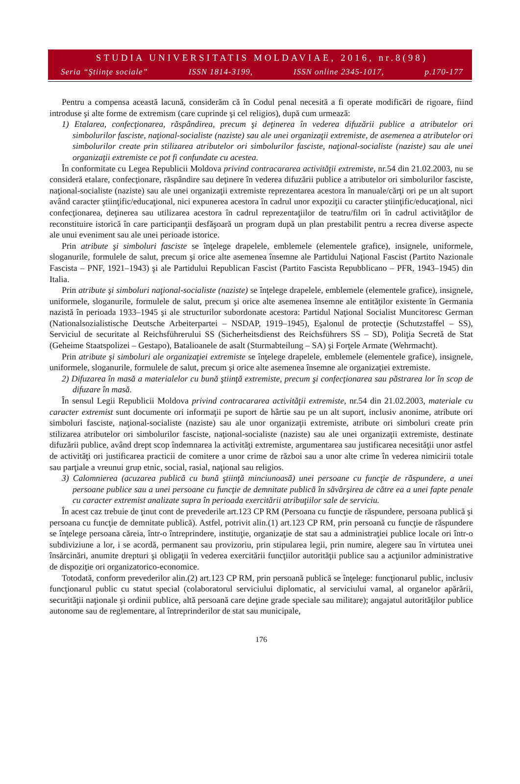STUDIA UNIVERSITATIS MOLDAVIAE, 2016, nr.8(98)
Seria “Ştiinţe sociale” ISSN 1814-3199, ISSN online 2345-1017, p.170-177
Pentru a compensa această lacună, considerăm că în Codul penal necesită a fi operate modificări de rigoare, fiind introduse şi alte forme de extremism (care cuprinde şi cel religios), după cum urmează:
1) Etalarea, confecţionarea, răspândirea, precum şi deţinerea în vederea difuzării publice a atributelor ori simbolurilor fasciste, naţional-socialiste (naziste) sau ale unei organizaţii extremiste, de asemenea a atributelor ori simbolurilor create prin stilizarea atributelor ori simbolurilor fasciste, naţional-socialiste (naziste) sau ale unei organizaţii extremiste ce pot fi confundate cu acestea.
În conformitate cu Legea Republicii Moldova privind contracararea activităţii extremiste, nr.54 din 21.02.2003, nu se consideră etalare, confecţionare, răspândire sau deţinere în vederea difuzării publice a atributelor ori simbolurilor fasciste, naţional-socialiste (naziste) sau ale unei organizaţii extremiste reprezentarea acestora în manuale/cărţi ori pe un alt suport având caracter ştiinţific/educaţional, nici expunerea acestora în cadrul unor expoziţii cu caracter ştiinţific/educaţional, nici confecţionarea, deţinerea sau utilizarea acestora în cadrul reprezentaţiilor de teatru/film ori în cadrul activităţilor de reconstituire istorică în care participanţii desfăşoară un program după un plan prestabilit pentru a recrea diverse aspecte ale unui eveniment sau ale unei perioade istorice.
Prin atribute şi simboluri fasciste se înţelege drapelele, emblemele (elementele grafice), insignele, uniformele, sloganurile, formulele de salut, precum şi orice alte asemenea însemne ale Partidului Naţional Fascist (Partito Nazionale Fascista – PNF, 1921–1943) şi ale Partidului Republican Fascist (Partito Fascista Repubblicano – PFR, 1943–1945) din Italia.
Prin atribute şi simboluri naţional-socialiste (naziste) se înţelege drapelele, emblemele (elementele grafice), insignele, uniformele, sloganurile, formulele de salut, precum şi orice alte asemenea însemne ale entităţilor existente în Germania nazistă în perioada 1933–1945 şi ale structurilor subordonate acestora: Partidul Naţional Socialist Muncitoresc German (Nationalsozialistische Deutsche Arbeiterpartei – NSDAP, 1919–1945), Eşalonul de protecţie (Schutzstaffel – SS), Serviciul de securitate al Reichsführerului SS (Sicherheitsdienst des Reichsführers SS – SD), Poliţia Secretă de Stat (Geheime Staatspolizei – Gestapo), Batalioanele de asalt (Sturmabteilung – SA) şi Forţele Armate (Wehrmacht).
Prin atribute şi simboluri ale organizaţiei extremiste se înţelege drapelele, emblemele (elementele grafice), insignele, uniformele, sloganurile, formulele de salut, precum şi orice alte asemenea însemne ale organizaţiei extremiste.
2) Difuzarea în masă a materialelor cu bună ştiinţă extremiste, precum şi confecţionarea sau păstrarea lor în scop de difuzare în masă.
În sensul Legii Republicii Moldova privind contracararea activităţii extremiste, nr.54 din 21.02.2003, materiale cu caracter extremist sunt documente ori informaţii pe suport de hârtie sau pe un alt suport, inclusiv anonime, atribute ori simboluri fasciste, naţional-socialiste (naziste) sau ale unor organizaţii extremiste, atribute ori simboluri create prin stilizarea atributelor ori simbolurilor fasciste, naţional-socialiste (naziste) sau ale unei organizaţii extremiste, destinate difuzării publice, având drept scop îndemnarea la activităţi extremiste, argumentarea sau justificarea necesităţii unor astfel de activităţi ori justificarea practicii de comitere a unor crime de război sau a unor alte crime în vederea nimicirii totale sau parţiale a vreunui grup etnic, social, rasial, naţional sau religios.
3) Calomnierea (acuzarea publică cu bună ştiinţă minciunoasă) unei persoane cu funcţie de răspundere, a unei persoane publice sau a unei persoane cu funcţie de demnitate publică în săvârşirea de către ea a unei fapte penale cu caracter extremist analizate supra în perioada exercitării atribuţiilor sale de serviciu.
În acest caz trebuie de ţinut cont de prevederile art.123 CP RM (Persoana cu funcţie de răspundere, persoana publică şi persoana cu funcţie de demnitate publică). Astfel, potrivit alin.(1) art.123 CP RM, prin persoană cu funcţie de răspundere se înţelege persoana căreia, într-o întreprindere, instituţie, organizaţie de stat sau a administraţiei publice locale ori într-o subdiviziune a lor, i se acordă, permanent sau provizoriu, prin stipularea legii, prin numire, alegere sau în virtutea unei însărcinări, anumite drepturi şi obligaţii în vederea exercitării funcţiilor autorităţii publice sau a acţiunilor administrative de dispoziţie ori organizatorico-economice.
Totodată, conform prevederilor alin.(2) art.123 CP RM, prin persoană publică se înţelege: funcţionarul public, inclusiv funcţionarul public cu statut special (colaboratorul serviciului diplomatic, al serviciului vamal, al organelor apărării, securităţii naţionale şi ordinii publice, altă persoană care deţine grade speciale sau militare); angajatul autorităţilor publice autonome sau de reglementare, al întreprinderilor de stat sau municipale,
176